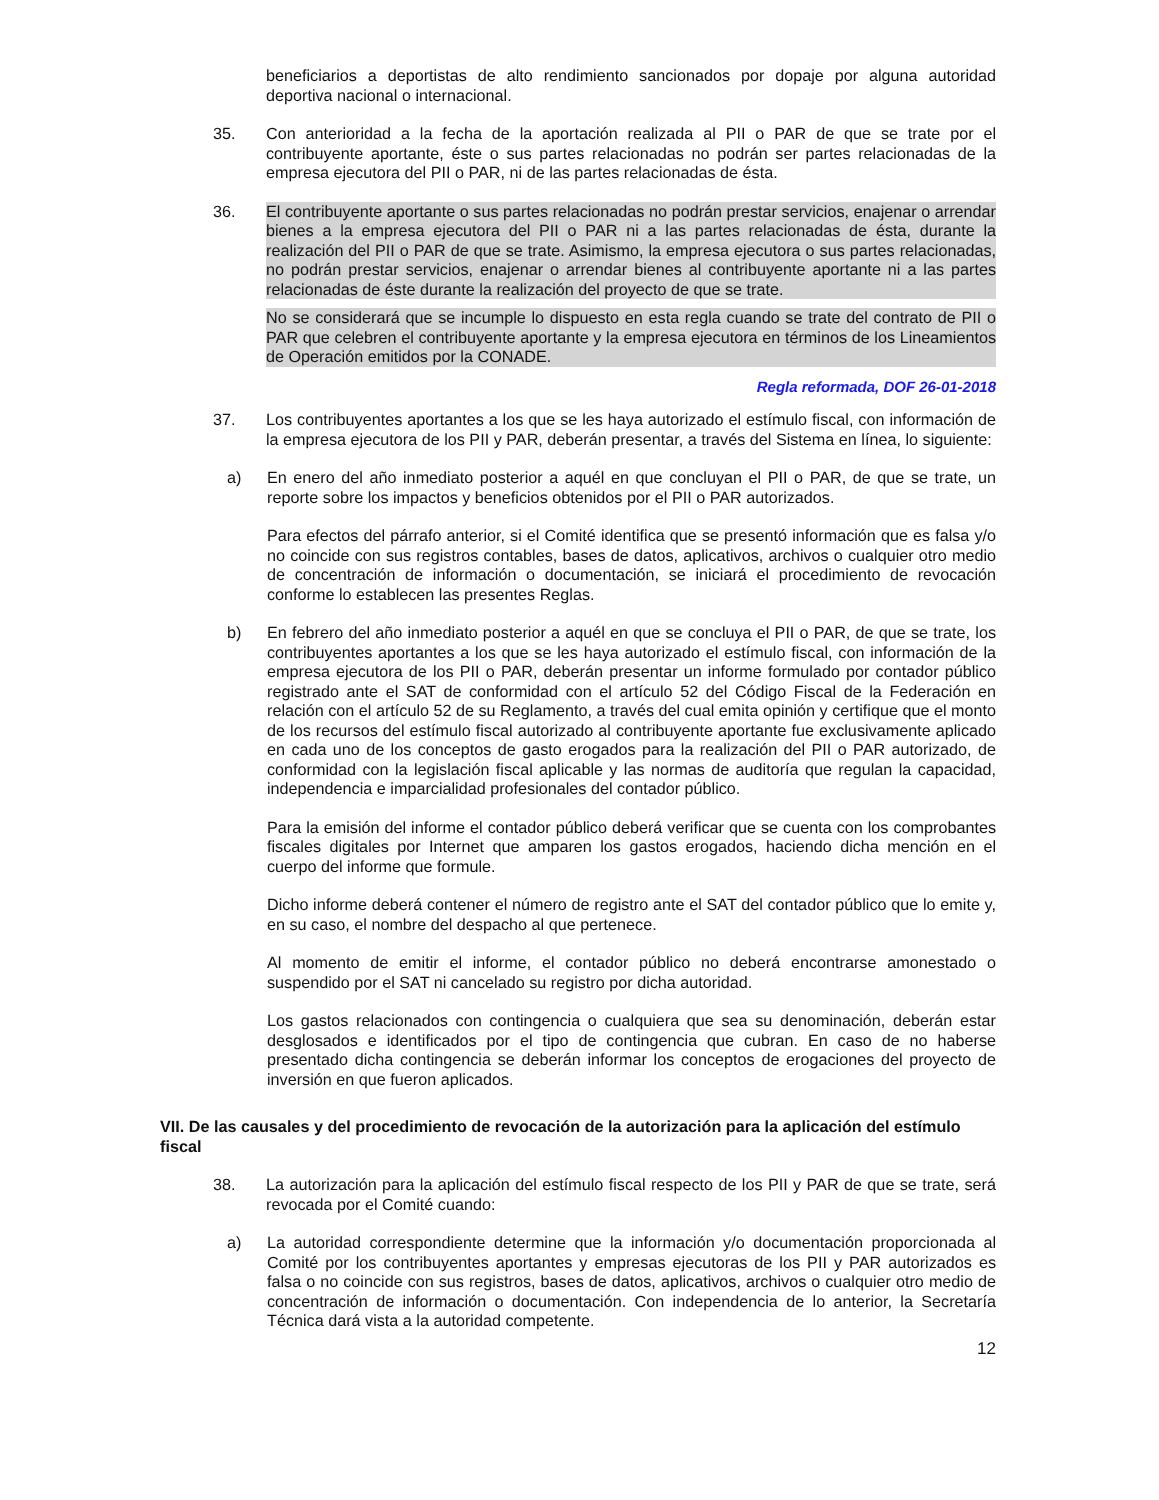beneficiarios a deportistas de alto rendimiento sancionados por dopaje por alguna autoridad deportiva nacional o internacional.
35. Con anterioridad a la fecha de la aportación realizada al PII o PAR de que se trate por el contribuyente aportante, éste o sus partes relacionadas no podrán ser partes relacionadas de la empresa ejecutora del PII o PAR, ni de las partes relacionadas de ésta.
36. El contribuyente aportante o sus partes relacionadas no podrán prestar servicios, enajenar o arrendar bienes a la empresa ejecutora del PII o PAR ni a las partes relacionadas de ésta, durante la realización del PII o PAR de que se trate. Asimismo, la empresa ejecutora o sus partes relacionadas, no podrán prestar servicios, enajenar o arrendar bienes al contribuyente aportante ni a las partes relacionadas de éste durante la realización del proyecto de que se trate.
No se considerará que se incumple lo dispuesto en esta regla cuando se trate del contrato de PII o PAR que celebren el contribuyente aportante y la empresa ejecutora en términos de los Lineamientos de Operación emitidos por la CONADE.
Regla reformada, DOF 26-01-2018
37. Los contribuyentes aportantes a los que se les haya autorizado el estímulo fiscal, con información de la empresa ejecutora de los PII y PAR, deberán presentar, a través del Sistema en línea, lo siguiente:
a) En enero del año inmediato posterior a aquél en que concluyan el PII o PAR, de que se trate, un reporte sobre los impactos y beneficios obtenidos por el PII o PAR autorizados.
Para efectos del párrafo anterior, si el Comité identifica que se presentó información que es falsa y/o no coincide con sus registros contables, bases de datos, aplicativos, archivos o cualquier otro medio de concentración de información o documentación, se iniciará el procedimiento de revocación conforme lo establecen las presentes Reglas.
b) En febrero del año inmediato posterior a aquél en que se concluya el PII o PAR, de que se trate, los contribuyentes aportantes a los que se les haya autorizado el estímulo fiscal, con información de la empresa ejecutora de los PII o PAR, deberán presentar un informe formulado por contador público registrado ante el SAT de conformidad con el artículo 52 del Código Fiscal de la Federación en relación con el artículo 52 de su Reglamento, a través del cual emita opinión y certifique que el monto de los recursos del estímulo fiscal autorizado al contribuyente aportante fue exclusivamente aplicado en cada uno de los conceptos de gasto erogados para la realización del PII o PAR autorizado, de conformidad con la legislación fiscal aplicable y las normas de auditoría que regulan la capacidad, independencia e imparcialidad profesionales del contador público.
Para la emisión del informe el contador público deberá verificar que se cuenta con los comprobantes fiscales digitales por Internet que amparen los gastos erogados, haciendo dicha mención en el cuerpo del informe que formule.
Dicho informe deberá contener el número de registro ante el SAT del contador público que lo emite y, en su caso, el nombre del despacho al que pertenece.
Al momento de emitir el informe, el contador público no deberá encontrarse amonestado o suspendido por el SAT ni cancelado su registro por dicha autoridad.
Los gastos relacionados con contingencia o cualquiera que sea su denominación, deberán estar desglosados e identificados por el tipo de contingencia que cubran. En caso de no haberse presentado dicha contingencia se deberán informar los conceptos de erogaciones del proyecto de inversión en que fueron aplicados.
VII. De las causales y del procedimiento de revocación de la autorización para la aplicación del estímulo fiscal
38. La autorización para la aplicación del estímulo fiscal respecto de los PII y PAR de que se trate, será revocada por el Comité cuando:
a) La autoridad correspondiente determine que la información y/o documentación proporcionada al Comité por los contribuyentes aportantes y empresas ejecutoras de los PII y PAR autorizados es falsa o no coincide con sus registros, bases de datos, aplicativos, archivos o cualquier otro medio de concentración de información o documentación. Con independencia de lo anterior, la Secretaría Técnica dará vista a la autoridad competente.
12